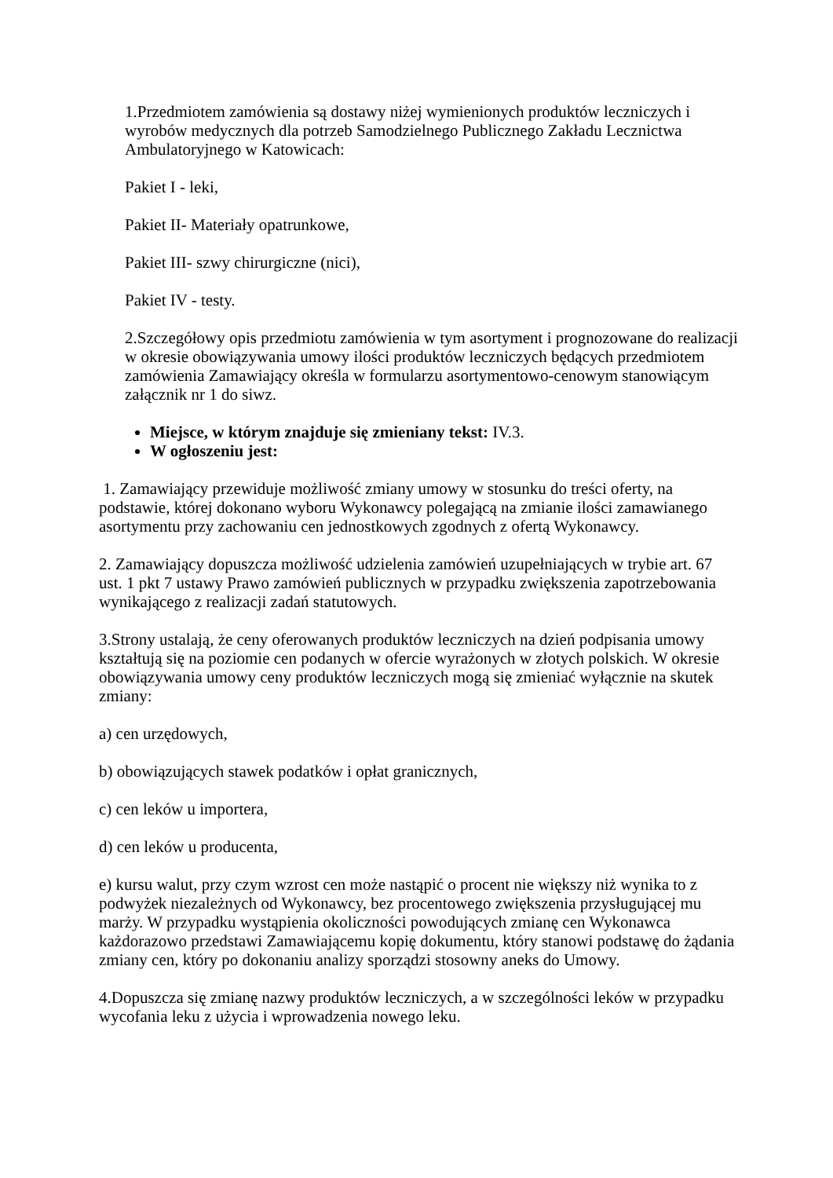1.Przedmiotem zamówienia są dostawy niżej wymienionych produktów leczniczych i wyrobów medycznych dla potrzeb Samodzielnego Publicznego Zakładu Lecznictwa Ambulatoryjnego w Katowicach:
Pakiet I - leki,
Pakiet II- Materiały opatrunkowe,
Pakiet III- szwy chirurgiczne (nici),
Pakiet IV - testy.
2.Szczegółowy opis przedmiotu zamówienia w tym asortyment i prognozowane do realizacji w okresie obowiązywania umowy ilości produktów leczniczych będących przedmiotem zamówienia Zamawiający określa w formularzu asortymentowo-cenowym stanowiącym załącznik nr 1 do siwz.
Miejsce, w którym znajduje się zmieniany tekst: IV.3.
W ogłoszeniu jest:
1. Zamawiający przewiduje możliwość zmiany umowy w stosunku do treści oferty, na podstawie, której dokonano wyboru Wykonawcy polegającą na zmianie ilości zamawianego asortymentu przy zachowaniu cen jednostkowych zgodnych z ofertą Wykonawcy.
2. Zamawiający dopuszcza możliwość udzielenia zamówień uzupełniających w trybie art. 67 ust. 1 pkt 7 ustawy Prawo zamówień publicznych w przypadku zwiększenia zapotrzebowania wynikającego z realizacji zadań statutowych.
3.Strony ustalają, że ceny oferowanych produktów leczniczych na dzień podpisania umowy kształtują się na poziomie cen podanych w ofercie wyrażonych w złotych polskich. W okresie obowiązywania umowy ceny produktów leczniczych mogą się zmieniać wyłącznie na skutek zmiany:
a) cen urzędowych,
b) obowiązujących stawek podatków i opłat granicznych,
c) cen leków u importera,
d) cen leków u producenta,
e) kursu walut, przy czym wzrost cen może nastąpić o procent nie większy niż wynika to z podwyżek niezależnych od Wykonawcy, bez procentowego zwiększenia przysługującej mu marży. W przypadku wystąpienia okoliczności powodujących zmianę cen Wykonawca każdorazowo przedstawi Zamawiającemu kopię dokumentu, który stanowi podstawę do żądania zmiany cen, który po dokonaniu analizy sporządzi stosowny aneks do Umowy.
4.Dopuszcza się zmianę nazwy produktów leczniczych, a w szczególności leków w przypadku wycofania leku z użycia i wprowadzenia nowego leku.